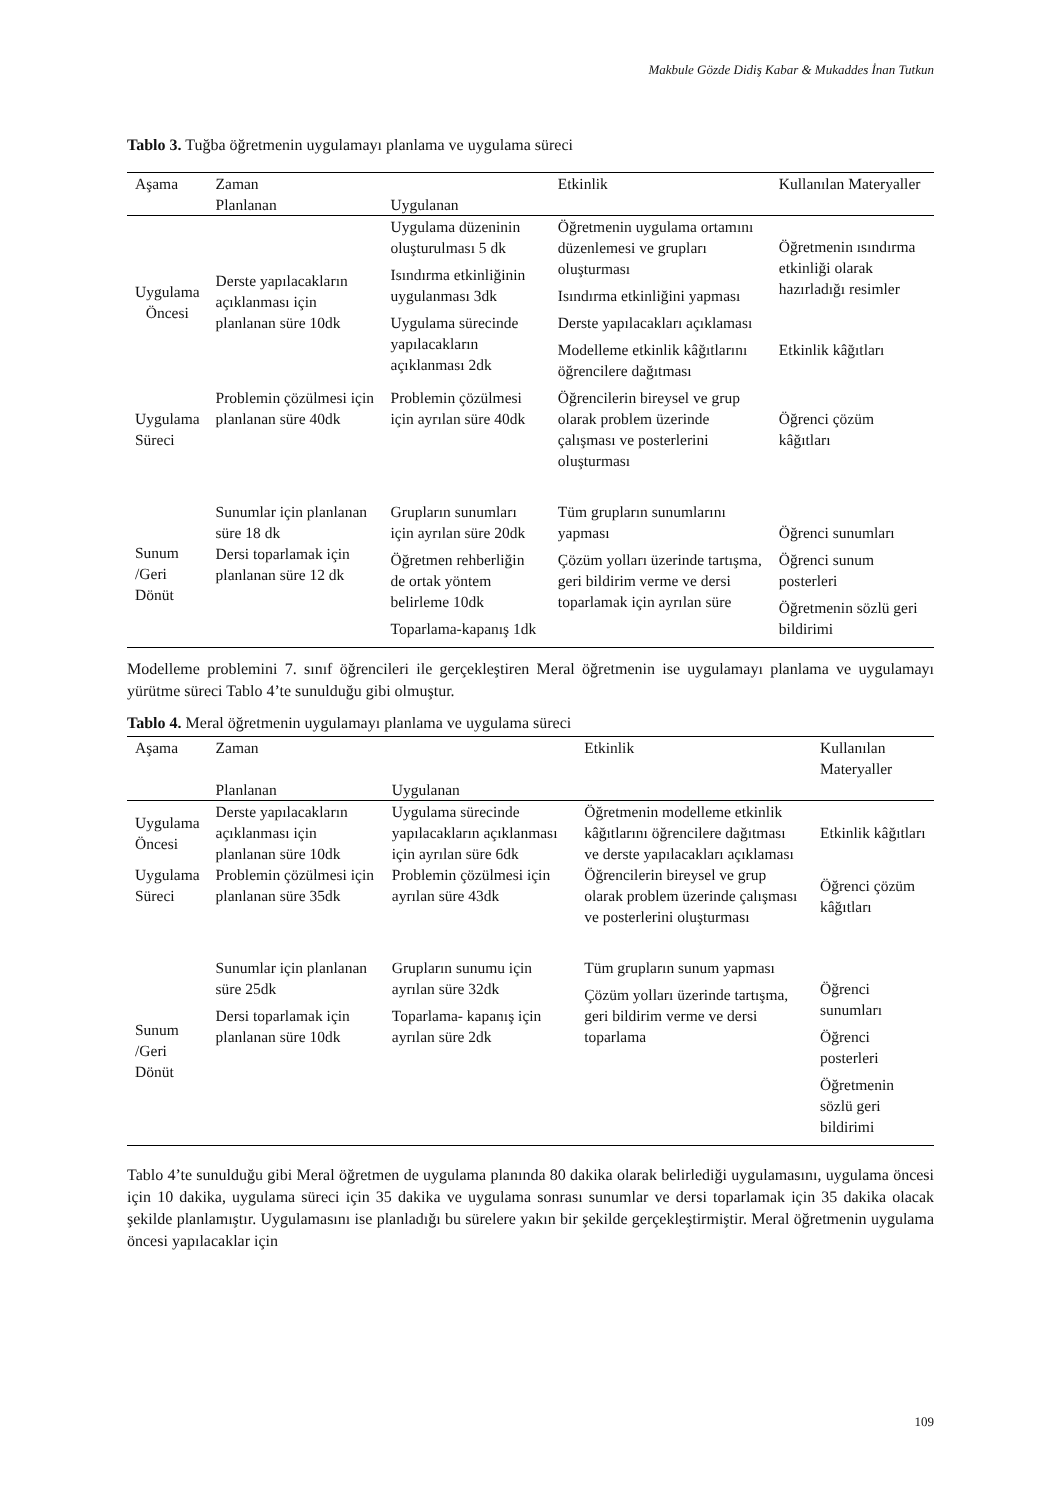Makbule Gözde Didiş Kabar & Mukaddes İnan Tutkun
Tablo 3. Tuğba öğretmenin uygulamayı planlama ve uygulama süreci
| Aşama | Zaman | | Etkinlik | Kullanılan Materyaller |
| --- | --- | --- | --- | --- |
| | Planlanan | Uygulanan | | |
| Uygulama Öncesi | Derste yapılacakların açıklanması için planlanan süre 10dk | Uygulama düzeninin oluşturulması 5 dk Isındırma etkinliğinin uygulanması 3dk Uygulama sürecinde yapılacakların açıklanması 2dk | Öğretmenin uygulama ortamını düzenlemesi ve grupları oluşturması Isındırma etkinliğini yapması Derste yapılacakları açıklaması Modelleme etkinlik kâğıtlarını öğrencilere dağıtması | Öğretmenin ısındırma etkinliği olarak hazırladığı resimler Etkinlik kâğıtları |
| Uygulama Süreci | Problemin çözülmesi için planlanan süre 40dk | Problemin çözülmesi için ayrılan süre 40dk | Öğrencilerin bireysel ve grup olarak problem üzerinde çalışması ve posterlerini oluşturması | Öğrenci çözüm kâğıtları |
| Sunum /Geri Dönüt | Sunumlar için planlanan süre 18 dk Dersi toparlamak için planlanan süre 12 dk | Grupların sunumları için ayrılan süre 20dk Öğretmen rehberliğin de ortak yöntem belirleme 10dk Toparlama-kapanış 1dk | Tüm grupların sunumlarını yapması Çözüm yolları üzerinde tartışma, geri bildirim verme ve dersi toparlamak için ayrılan süre | Öğrenci sunumları Öğrenci sunum posterleri Öğretmenin sözlü geri bildirimi |
Modelleme problemini 7. sınıf öğrencileri ile gerçekleştiren Meral öğretmenin ise uygulamayı planlama ve uygulamayı yürütme süreci Tablo 4’te sunulduğu gibi olmuştur.
Tablo 4. Meral öğretmenin uygulamayı planlama ve uygulama süreci
| Aşama | Zaman | | Etkinlik | Kullanılan Materyaller |
| --- | --- | --- | --- | --- |
| | Planlanan | Uygulanan | | |
| Uygulama Öncesi | Derste yapılacakların açıklanması için planlanan süre 10dk | Uygulama sürecinde yapılacakların açıklanması için ayrılan süre 6dk | Öğretmenin modelleme etkinlik kâğıtlarını öğrencilere dağıtması ve derste yapılacakları açıklaması | Etkinlik kâğıtları |
| Uygulama Süreci | Problemin çözülmesi için planlanan süre 35dk | Problemin çözülmesi için ayrılan süre 43dk | Öğrencilerin bireysel ve grup olarak problem üzerinde çalışması ve posterlerini oluşturması | Öğrenci çözüm kâğıtları |
| Sunum /Geri Dönüt | Sunumlar için planlanan süre 25dk Dersi toparlamak için planlanan süre 10dk | Grupların sunumu için ayrılan süre 32dk Toparlama- kapanış için ayrılan süre 2dk | Tüm grupların sunum yapması Çözüm yolları üzerinde tartışma, geri bildirim verme ve dersi toparlama | Öğrenci sunumları Öğrenci posterleri Öğretmenin sözlü geri bildirimi |
Tablo 4’te sunulduğu gibi Meral öğretmen de uygulama planında 80 dakika olarak belirlediği uygulamasını, uygulama öncesi için 10 dakika, uygulama süreci için 35 dakika ve uygulama sonrası sunumlar ve dersi toparlamak için 35 dakika olacak şekilde planlamıştır. Uygulamasını ise planladığı bu sürelere yakın bir şekilde gerçekleştirmiştir. Meral öğretmenin uygulama öncesi yapılacaklar için
109